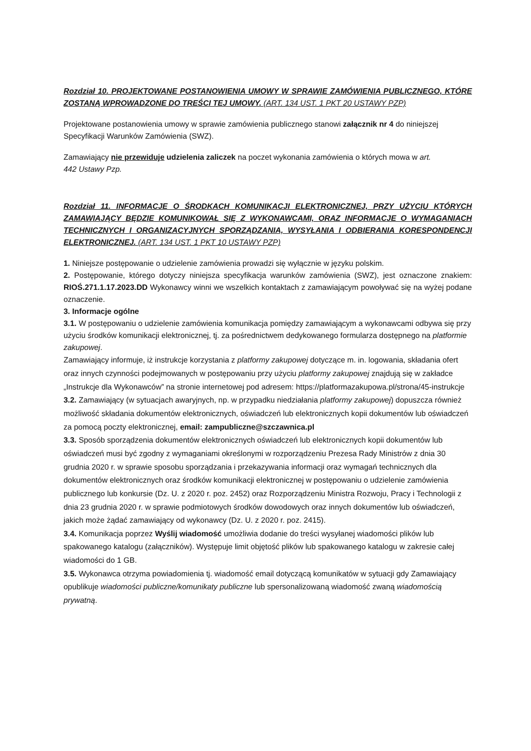Rozdział 10. PROJEKTOWANE POSTANOWIENIA UMOWY W SPRAWIE ZAMÓWIENIA PUBLICZNEGO, KTÓRE ZOSTANĄ WPROWADZONE DO TREŚCI TEJ UMOWY. (ART. 134 UST. 1 PKT 20 USTAWY PZP)
Projektowane postanowienia umowy w sprawie zamówienia publicznego stanowi załącznik nr 4 do niniejszej Specyfikacji Warunków Zamówienia (SWZ).
Zamawiający nie przewiduje udzielenia zaliczek na poczet wykonania zamówienia o których mowa w art.
442 Ustawy Pzp.
Rozdział 11. INFORMACJE O ŚRODKACH KOMUNIKACJI ELEKTRONICZNEJ, PRZY UŻYCIU KTÓRYCH ZAMAWIAJĄCY BĘDZIE KOMUNIKOWAŁ SIĘ Z WYKONAWCAMI, ORAZ INFORMACJE O WYMAGANIACH TECHNICZNYCH I ORGANIZACYJNYCH SPORZĄDZANIA, WYSYŁANIA I ODBIERANIA KORESPONDENCJI ELEKTRONICZNEJ. (ART. 134 UST. 1 PKT 10 USTAWY PZP)
1. Niniejsze postępowanie o udzielenie zamówienia prowadzi się wyłącznie w języku polskim.
2. Postępowanie, którego dotyczy niniejsza specyfikacja warunków zamówienia (SWZ), jest oznaczone znakiem: RIOŚ.271.1.17.2023.DD Wykonawcy winni we wszelkich kontaktach z zamawiającym powoływać się na wyżej podane oznaczenie.
3. Informacje ogólne
3.1. W postępowaniu o udzielenie zamówienia komunikacja pomiędzy zamawiającym a wykonawcami odbywa się przy użyciu środków komunikacji elektronicznej, tj. za pośrednictwem dedykowanego formularza dostępnego na platformie zakupowej.
Zamawiający informuje, iż instrukcje korzystania z platformy zakupowej dotyczące m. in. logowania, składania ofert oraz innych czynności podejmowanych w postępowaniu przy użyciu platformy zakupowej znajdują się w zakładce „Instrukcje dla Wykonawców” na stronie internetowej pod adresem: https://platformazakupowa.pl/strona/45-instrukcje
3.2. Zamawiający (w sytuacjach awaryjnych, np. w przypadku niedziałania platformy zakupowej) dopuszcza również możliwość składania dokumentów elektronicznych, oświadczeń lub elektronicznych kopii dokumentów lub oświadczeń za pomocą poczty elektronicznej, email: zampubliczne@szczawnica.pl
3.3. Sposób sporządzenia dokumentów elektronicznych oświadczeń lub elektronicznych kopii dokumentów lub oświadczeń musi być zgodny z wymaganiami określonymi w rozporządzeniu Prezesa Rady Ministrów z dnia 30 grudnia 2020 r. w sprawie sposobu sporządzania i przekazywania informacji oraz wymagań technicznych dla dokumentów elektronicznych oraz środków komunikacji elektronicznej w postępowaniu o udzielenie zamówienia publicznego lub konkursie (Dz. U. z 2020 r. poz. 2452) oraz Rozporządzeniu Ministra Rozwoju, Pracy i Technologii z dnia 23 grudnia 2020 r. w sprawie podmiotowych środków dowodowych oraz innych dokumentów lub oświadczeń, jakich może żądać zamawiający od wykonawcy (Dz. U. z 2020 r. poz. 2415).
3.4. Komunikacja poprzez Wyślij wiadomość umożliwia dodanie do treści wysyłanej wiadomości plików lub spakowanego katalogu (załączników). Występuje limit objętość plików lub spakowanego katalogu w zakresie całej wiadomości do 1 GB.
3.5. Wykonawca otrzyma powiadomienia tj. wiadomość email dotyczącą komunikatów w sytuacji gdy Zamawiający opublikuje wiadomości publiczne/komunikaty publiczne lub spersonalizowaną wiadomość zwaną wiadomością prywatną.